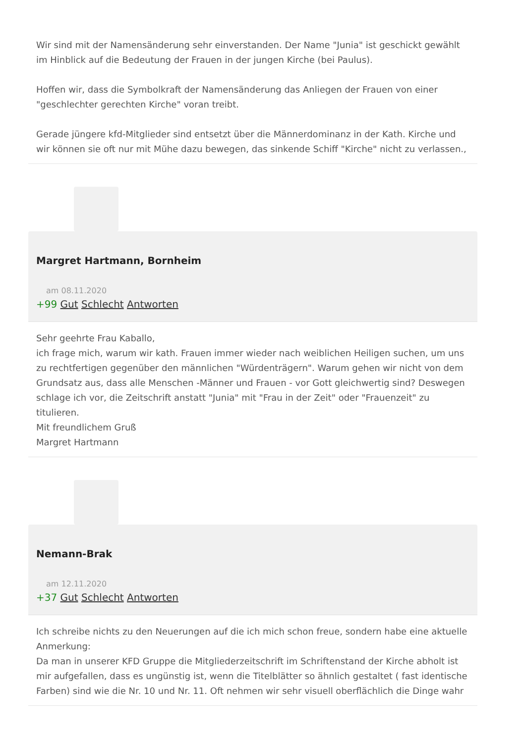Wir sind mit der Namensänderung sehr einverstanden. Der Name "Junia" ist geschickt gewählt im Hinblick auf die Bedeutung der Frauen in der jungen Kirche (bei Paulus).
Hoffen wir, dass die Symbolkraft der Namensänderung das Anliegen der Frauen von einer "geschlechter gerechten Kirche" voran treibt.
Gerade jüngere kfd-Mitglieder sind entsetzt über die Männerdominanz in der Kath. Kirche und wir können sie oft nur mit Mühe dazu bewegen, das sinkende Schiff "Kirche" nicht zu verlassen.,
Margret Hartmann, Bornheim
am 08.11.2020
+99 Gut Schlecht Antworten
Sehr geehrte Frau Kaballo,
ich frage mich, warum wir kath. Frauen immer wieder nach weiblichen Heiligen suchen, um uns zu rechtfertigen gegenüber den männlichen "Würdenträgern". Warum gehen wir nicht von dem Grundsatz aus, dass alle Menschen -Männer und Frauen - vor Gott gleichwertig sind? Deswegen schlage ich vor, die Zeitschrift anstatt "Junia" mit "Frau in der Zeit" oder "Frauenzeit" zu titulieren.
Mit freundlichem Gruß
Margret Hartmann
Nemann-Brak
am 12.11.2020
+37 Gut Schlecht Antworten
Ich schreibe nichts zu den Neuerungen auf die ich mich schon freue, sondern habe eine aktuelle Anmerkung:
Da man in unserer KFD Gruppe die Mitgliederzeitschrift im Schriftenstand der Kirche abholt ist mir aufgefallen, dass es ungünstig ist, wenn die Titelblätter so ähnlich gestaltet ( fast identische Farben) sind wie die Nr. 10 und Nr. 11. Oft nehmen wir sehr visuell oberflächlich die Dinge wahr